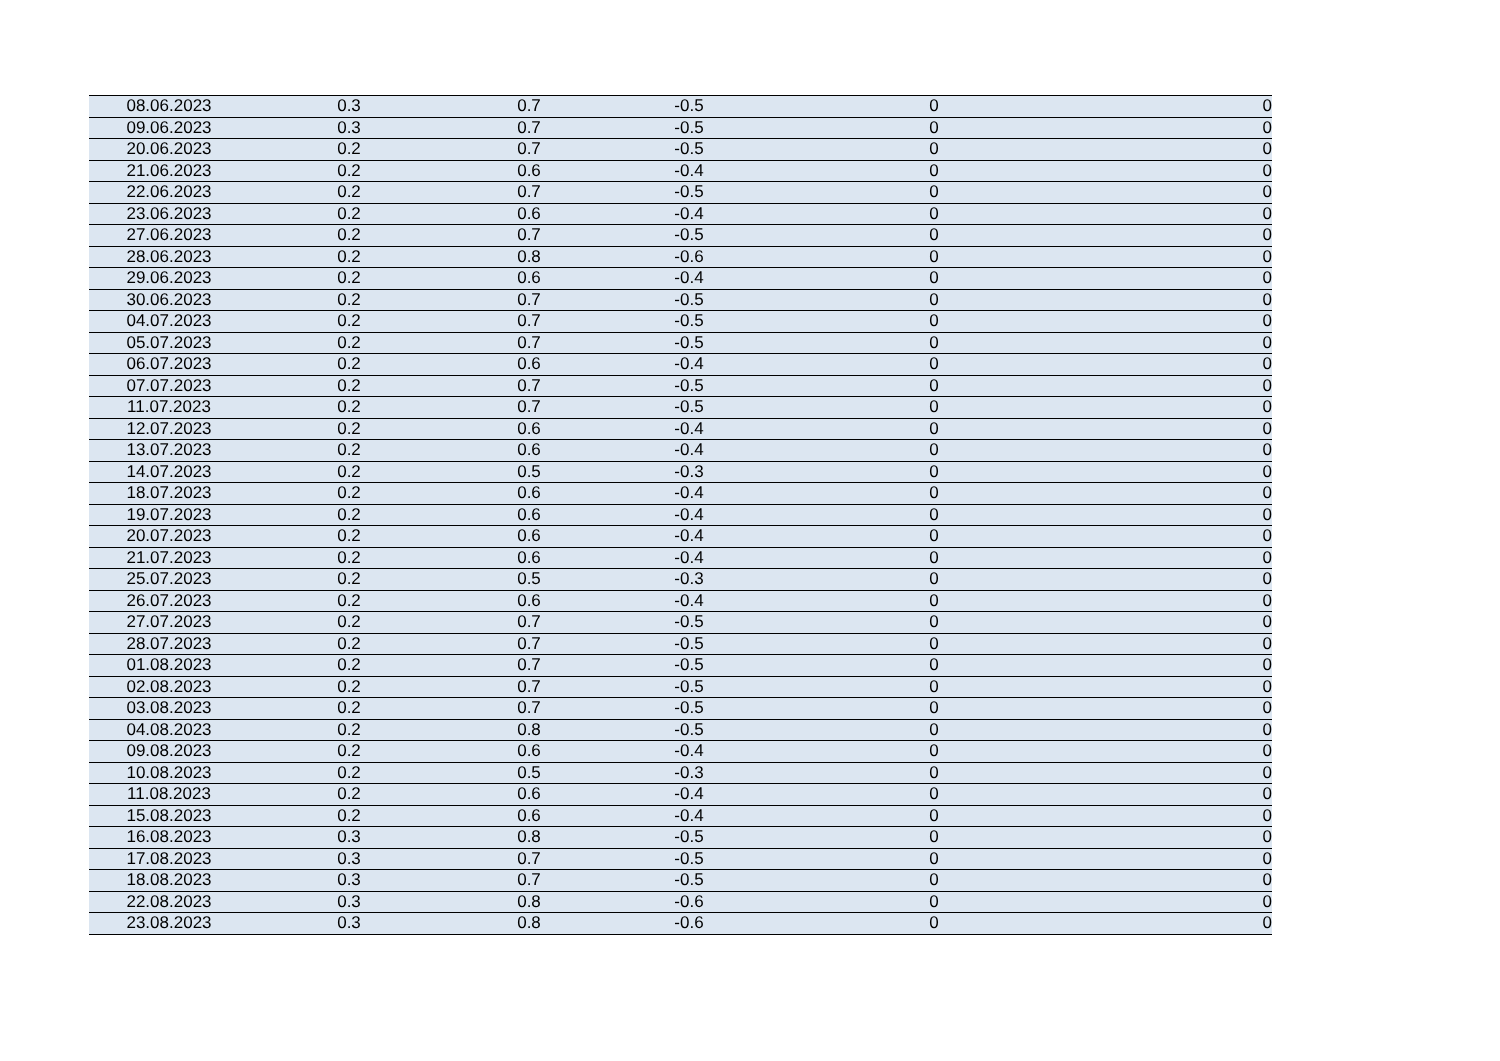| 08.06.2023 | 0.3 | 0.7 | -0.5 | 0 | 0 |
| 09.06.2023 | 0.3 | 0.7 | -0.5 | 0 | 0 |
| 20.06.2023 | 0.2 | 0.7 | -0.5 | 0 | 0 |
| 21.06.2023 | 0.2 | 0.6 | -0.4 | 0 | 0 |
| 22.06.2023 | 0.2 | 0.7 | -0.5 | 0 | 0 |
| 23.06.2023 | 0.2 | 0.6 | -0.4 | 0 | 0 |
| 27.06.2023 | 0.2 | 0.7 | -0.5 | 0 | 0 |
| 28.06.2023 | 0.2 | 0.8 | -0.6 | 0 | 0 |
| 29.06.2023 | 0.2 | 0.6 | -0.4 | 0 | 0 |
| 30.06.2023 | 0.2 | 0.7 | -0.5 | 0 | 0 |
| 04.07.2023 | 0.2 | 0.7 | -0.5 | 0 | 0 |
| 05.07.2023 | 0.2 | 0.7 | -0.5 | 0 | 0 |
| 06.07.2023 | 0.2 | 0.6 | -0.4 | 0 | 0 |
| 07.07.2023 | 0.2 | 0.7 | -0.5 | 0 | 0 |
| 11.07.2023 | 0.2 | 0.7 | -0.5 | 0 | 0 |
| 12.07.2023 | 0.2 | 0.6 | -0.4 | 0 | 0 |
| 13.07.2023 | 0.2 | 0.6 | -0.4 | 0 | 0 |
| 14.07.2023 | 0.2 | 0.5 | -0.3 | 0 | 0 |
| 18.07.2023 | 0.2 | 0.6 | -0.4 | 0 | 0 |
| 19.07.2023 | 0.2 | 0.6 | -0.4 | 0 | 0 |
| 20.07.2023 | 0.2 | 0.6 | -0.4 | 0 | 0 |
| 21.07.2023 | 0.2 | 0.6 | -0.4 | 0 | 0 |
| 25.07.2023 | 0.2 | 0.5 | -0.3 | 0 | 0 |
| 26.07.2023 | 0.2 | 0.6 | -0.4 | 0 | 0 |
| 27.07.2023 | 0.2 | 0.7 | -0.5 | 0 | 0 |
| 28.07.2023 | 0.2 | 0.7 | -0.5 | 0 | 0 |
| 01.08.2023 | 0.2 | 0.7 | -0.5 | 0 | 0 |
| 02.08.2023 | 0.2 | 0.7 | -0.5 | 0 | 0 |
| 03.08.2023 | 0.2 | 0.7 | -0.5 | 0 | 0 |
| 04.08.2023 | 0.2 | 0.8 | -0.5 | 0 | 0 |
| 09.08.2023 | 0.2 | 0.6 | -0.4 | 0 | 0 |
| 10.08.2023 | 0.2 | 0.5 | -0.3 | 0 | 0 |
| 11.08.2023 | 0.2 | 0.6 | -0.4 | 0 | 0 |
| 15.08.2023 | 0.2 | 0.6 | -0.4 | 0 | 0 |
| 16.08.2023 | 0.3 | 0.8 | -0.5 | 0 | 0 |
| 17.08.2023 | 0.3 | 0.7 | -0.5 | 0 | 0 |
| 18.08.2023 | 0.3 | 0.7 | -0.5 | 0 | 0 |
| 22.08.2023 | 0.3 | 0.8 | -0.6 | 0 | 0 |
| 23.08.2023 | 0.3 | 0.8 | -0.6 | 0 | 0 |